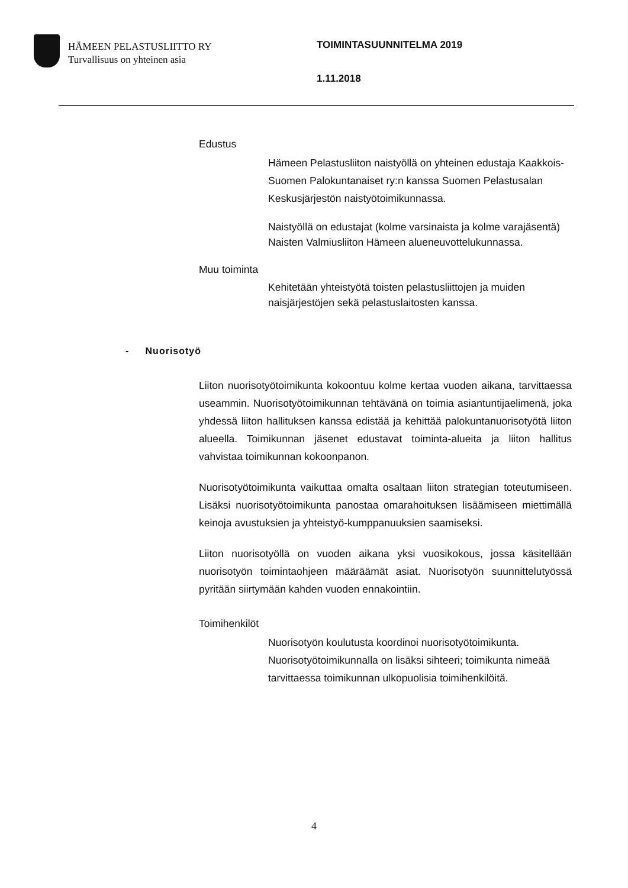HÄMEEN PELASTUSLIITTO RY
Turvallisuus on yhteinen asia
TOIMINTASUUNNITELMA 2019
1.11.2018
Edustus
Hämeen Pelastusliiton naistyöllä on yhteinen edustaja Kaakkois-Suomen Palokuntanaiset ry:n kanssa Suomen Pelastusalan Keskusjärjestön naistyötoimikunnassa.
Naistyöllä on edustajat (kolme varsinaista ja kolme varajäsentä) Naisten Valmiusliiton Hämeen alueneuvottelukunnassa.
Muu toiminta
Kehitetään yhteistyötä toisten pelastusliittojen ja muiden naisjärjestöjen sekä pelastuslaitosten kanssa.
- Nuorisotyö
Liiton nuorisotyötoimikunta kokoontuu kolme kertaa vuoden aikana, tarvittaessa useammin. Nuorisotyötoimikunnan tehtävänä on toimia asiantuntijaelimenä, joka yhdessä liiton hallituksen kanssa edistää ja kehittää palokuntanuorisotyötä liiton alueella. Toimikunnan jäsenet edustavat toiminta-alueita ja liiton hallitus vahvistaa toimikunnan kokoonpanon.
Nuorisotyötoimikunta vaikuttaa omalta osaltaan liiton strategian toteutumiseen. Lisäksi nuorisotyötoimikunta panostaa omarahoituksen lisäämiseen miettimällä keinoja avustuksien ja yhteistyö-kumppanuuksien saamiseksi.
Liiton nuorisotyöllä on vuoden aikana yksi vuosikokous, jossa käsitellään nuorisotyön toimintaohjeen määräämät asiat. Nuorisotyön suunnittelutyössä pyritään siirtymään kahden vuoden ennakointiin.
Toimihenkilöt
Nuorisotyön koulutusta koordinoi nuorisotyötoimikunta. Nuorisotyötoimikunnalla on lisäksi sihteeri; toimikunta nimeää tarvittaessa toimikunnan ulkopuolisia toimihenkilöitä.
4